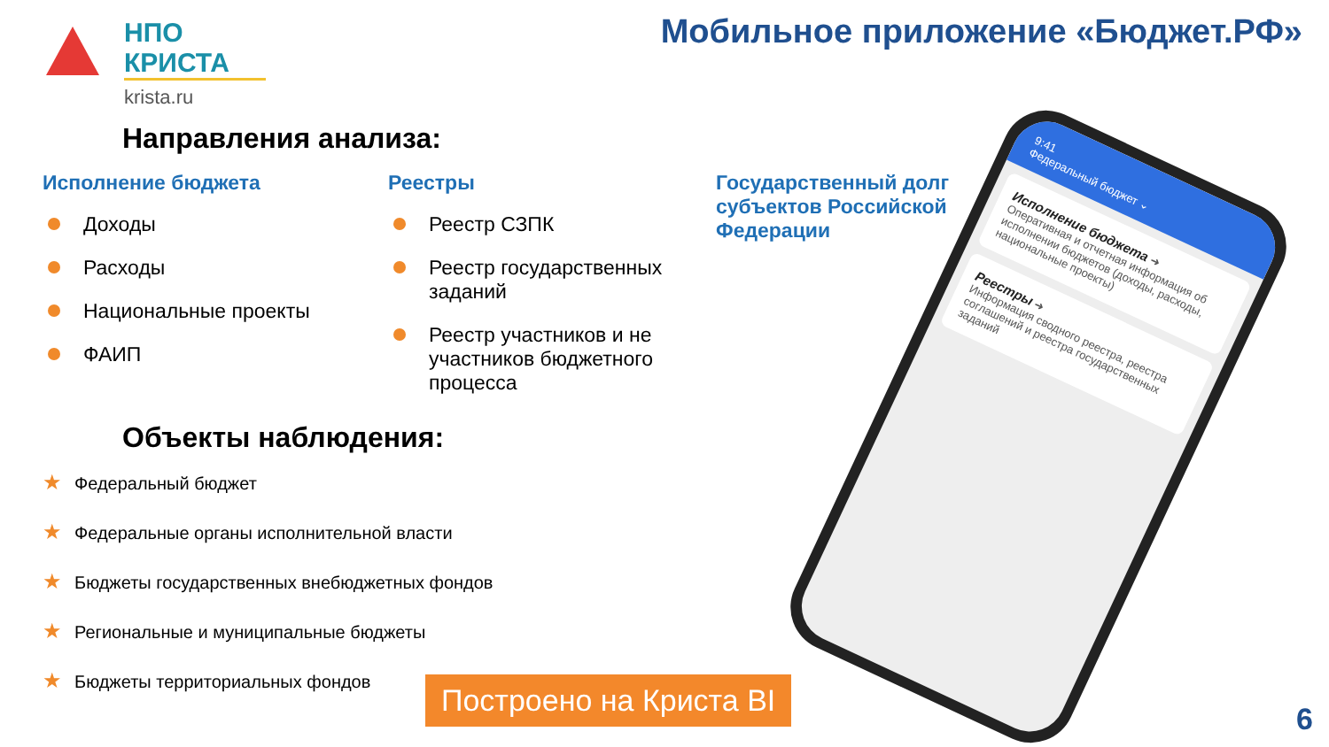НПО КРИСТА
krista.ru
Мобильное приложение «Бюджет.РФ»
Направления анализа:
Исполнение бюджета
Доходы
Расходы
Национальные проекты
ФАИП
Реестры
Реестр СЗПК
Реестр государственных заданий
Реестр участников и не участников бюджетного процесса
Государственный долг субъектов Российской Федерации
Объекты наблюдения:
★ Федеральный бюджет
★ Федеральные органы исполнительной власти
★ Бюджеты государственных внебюджетных фондов
★ Региональные и муниципальные бюджеты
★ Бюджеты территориальных фондов
Построено на Криста BI
9:41
Федеральный бюджет ⌄
Исполнение бюджета ➜
Оперативная и отчетная информация об исполнении бюджетов (доходы, расходы, национальные проекты)
Реестры ➜
Информация сводного реестра, реестра соглашений и реестра государственных заданий
6